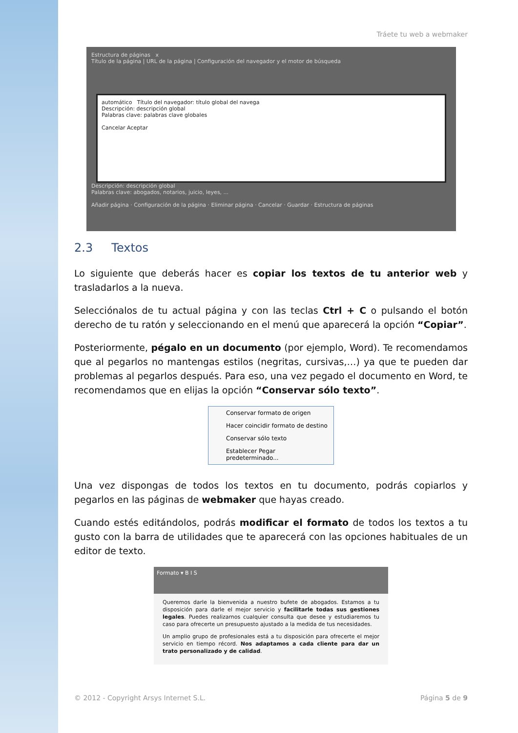Tráete tu web a webmaker
Estructura de páginas x
Título de la página | URL de la página | Configuración del navegador y el motor de búsqueda
automático Título del navegador: título global del navega
Descripción: descripción global
Palabras clave: palabras clave globales
Cancelar Aceptar
Descripción: descripción global
Palabras clave: abogados, notarios, juicio, leyes, ...
Añadir página · Configuración de la página · Eliminar página · Cancelar · Guardar · Estructura de páginas
2.3 Textos
Lo siguiente que deberás hacer es copiar los textos de tu anterior web y trasladarlos a la nueva.
Selecciónalos de tu actual página y con las teclas Ctrl + C o pulsando el botón derecho de tu ratón y seleccionando en el menú que aparecerá la opción “Copiar”.
Posteriormente, pégalo en un documento (por ejemplo, Word). Te recomendamos que al pegarlos no mantengas estilos (negritas, cursivas,…) ya que te pueden dar problemas al pegarlos después. Para eso, una vez pegado el documento en Word, te recomendamos que en elijas la opción “Conservar sólo texto”.
Conservar formato de origen
Hacer coincidir formato de destino
Conservar sólo texto
Establecer Pegar predeterminado...
Una vez dispongas de todos los textos en tu documento, podrás copiarlos y pegarlos en las páginas de webmaker que hayas creado.
Cuando estés editándolos, podrás modificar el formato de todos los textos a tu gusto con la barra de utilidades que te aparecerá con las opciones habituales de un editor de texto.
Formato ▾ B I S
Queremos darle la bienvenida a nuestro bufete de abogados. Estamos a tu disposición para darle el mejor servicio y facilitarle todas sus gestiones legales. Puedes realizarnos cualquier consulta que desee y estudiaremos tu caso para ofrecerte un presupuesto ajustado a la medida de tus necesidades.
Un amplio grupo de profesionales está a tu disposición para ofrecerte el mejor servicio en tiempo récord. Nos adaptamos a cada cliente para dar un trato personalizado y de calidad.
© 2012 - Copyright Arsys Internet S.L. Página 5 de 9